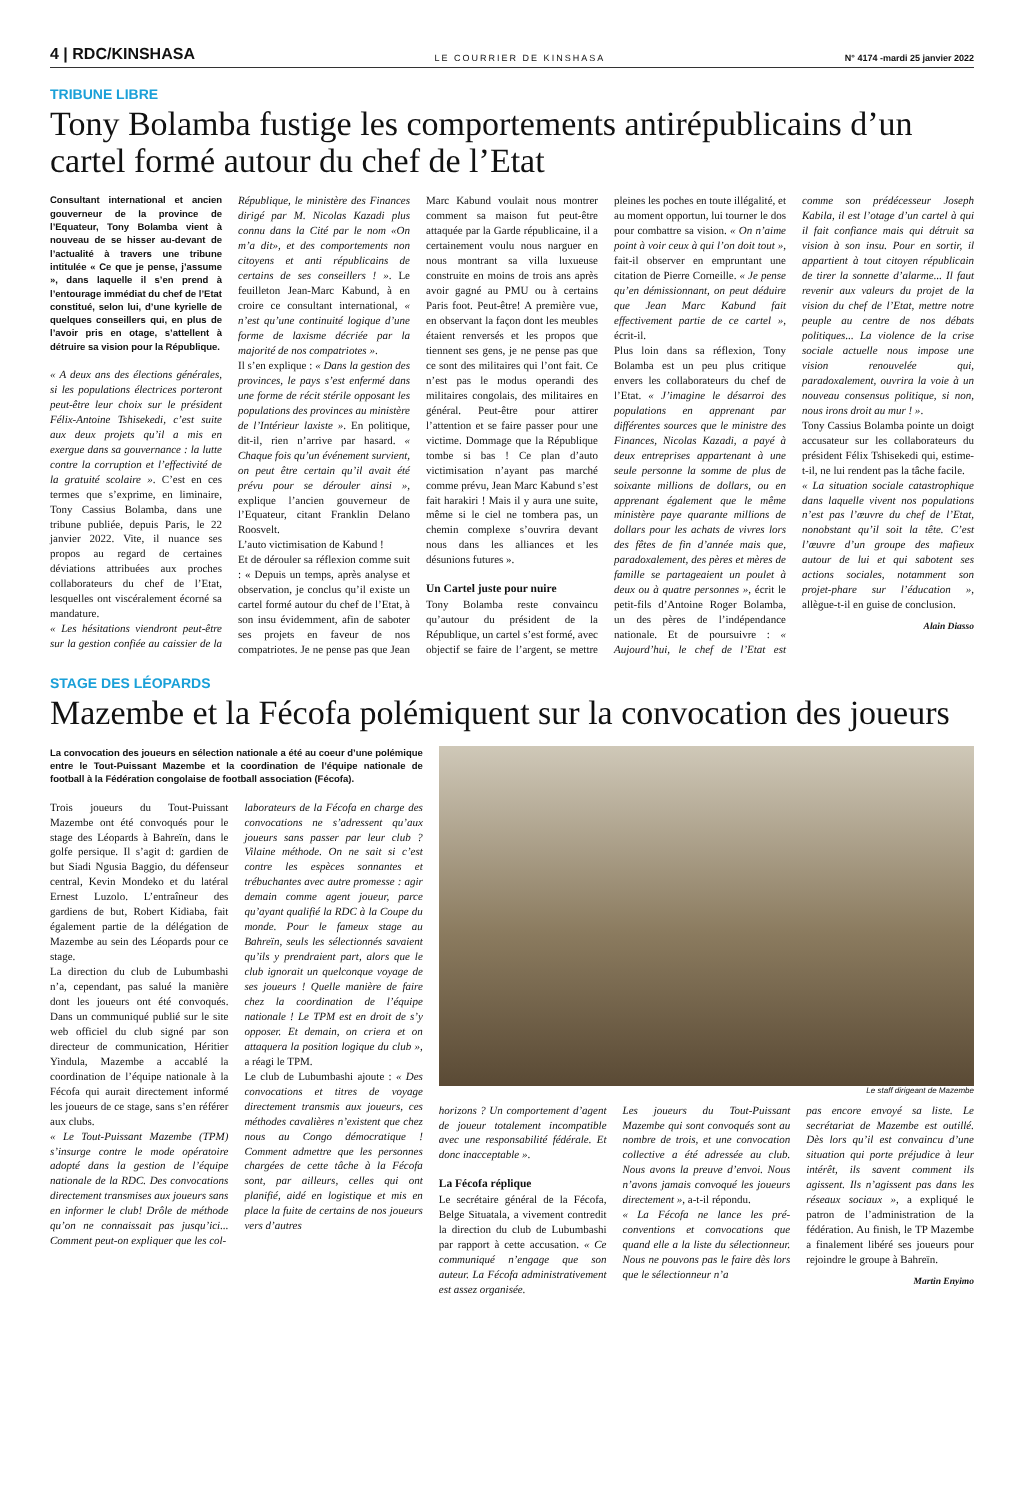4 | RDC/KINSHASA LE COURRIER DE KINSHASA N° 4174 -mardi 25 janvier 2022
TRIBUNE LIBRE
Tony Bolamba fustige les comportements antirépublicains d’un cartel formé autour du chef de l’Etat
Consultant international et ancien gouverneur de la province de l’Equateur, Tony Bolamba vient à nouveau de se hisser au-devant de l’actualité à travers une tribune intitulée « Ce que je pense, j’assume », dans laquelle il s’en prend à l’entourage immédiat du chef de l’Etat constitué, selon lui, d’une kyrielle de quelques conseillers qui, en plus de l’avoir pris en otage, s’attellent à détruire sa vision pour la République.
« A deux ans des élections générales, si les populations électrices porteront peut-être leur choix sur le président Félix-Antoine Tshisekedi, c’est suite aux deux projets qu’il a mis en exergue dans sa gouvernance : la lutte contre la corruption et l’effectivité de la gratuité scolaire ». C’est en ces termes que s’exprime, en liminaire, Tony Cassius Bolamba, dans une tribune publiée, depuis Paris, le 22 janvier 2022. Vite, il nuance ses propos au regard de certaines déviations attribuées aux proches collaborateurs du chef de l’Etat, lesquelles ont viscéralement écorné sa mandature.
« Les hésitations viendront peut-être sur la gestion confiée au caissier de la République, le ministère des Finances dirigé par M. Nicolas Kazadi plus connu dans la Cité par le nom «On m’a dit», et des comportements non citoyens et anti républicains de certains de ses conseillers ! ». Le feuilleton Jean-Marc Kabund, à en croire ce consultant international, « n’est qu’une continuité logique d’une forme de laxisme décriée par la majorité de nos compatriotes ».
Il s’en explique : « Dans la gestion des provinces, le pays s’est enfermé dans une forme de récit stérile opposant les populations des provinces au ministère de l’Intérieur laxiste ». En politique, dit-il, rien n’arrive par hasard. « Chaque fois qu’un événement survient, on peut être certain qu’il avait été prévu pour se dérouler ainsi », explique l’ancien gouverneur de l’Equateur, citant Franklin Delano Roosvelt.
L’auto victimisation de Kabund !
Et de dérouler sa réflexion comme suit : « Depuis un temps, après analyse et observation, je conclus qu’il existe un cartel formé autour du chef de l’Etat, à son insu évidemment, afin de saboter ses projets en faveur de nos compatriotes. Je ne pense pas que Jean Marc Kabund voulait nous montrer comment sa maison fut peut-être attaquée par la Garde républicaine, il a certainement voulu nous narguer en nous montrant sa villa luxueuse construite en moins de trois ans après avoir gagné au PMU ou à certains Paris foot. Peut-être! A première vue, en observant la façon dont les meubles étaient renversés et les propos que tiennent ses gens, je ne pense pas que ce sont des militaires qui l’ont fait. Ce n’est pas le modus operandi des militaires congolais, des militaires en général. Peut-être pour attirer l’attention et se faire passer pour une victime. Dommage que la République tombe si bas ! Ce plan d’auto victimisation n’ayant pas marché comme prévu, Jean Marc Kabund s’est fait harakiri ! Mais il y aura une suite, même si le ciel ne tombera pas, un chemin complexe s’ouvrira devant nous dans les alliances et les désunions futures ».
Un Cartel juste pour nuire
Tony Bolamba reste convaincu qu’autour du président de la République, un cartel s’est formé, avec objectif se faire de l’argent, se mettre pleines les poches en toute illégalité, et au moment opportun, lui tourner le dos pour combattre sa vision. « On n’aime point à voir ceux à qui l’on doit tout », fait-il observer en empruntant une citation de Pierre Corneille. « Je pense qu’en démissionnant, on peut déduire que Jean Marc Kabund fait effectivement partie de ce cartel », écrit-il.
Plus loin dans sa réflexion, Tony Bolamba est un peu plus critique envers les collaborateurs du chef de l’Etat. « J’imagine le désarroi des populations en apprenant par différentes sources que le ministre des Finances, Nicolas Kazadi, a payé à deux entreprises appartenant à une seule personne la somme de plus de soixante millions de dollars, ou en apprenant également que le même ministère paye quarante millions de dollars pour les achats de vivres lors des fêtes de fin d’année mais que, paradoxalement, des pères et mères de famille se partageaient un poulet à deux ou à quatre personnes », écrit le petit-fils d’Antoine Roger Bolamba, un des pères de l’indépendance nationale. Et de poursuivre : « Aujourd’hui, le chef de l’Etat est comme son prédécesseur Joseph Kabila, il est l’otage d’un cartel à qui il fait confiance mais qui détruit sa vision à son insu. Pour en sortir, il appartient à tout citoyen républicain de tirer la sonnette d’alarme... Il faut revenir aux valeurs du projet de la vision du chef de l’Etat, mettre notre peuple au centre de nos débats politiques... La violence de la crise sociale actuelle nous impose une vision renouvelée qui, paradoxalement, ouvrira la voie à un nouveau consensus politique, si non, nous irons droit au mur ! ».
Tony Cassius Bolamba pointe un doigt accusateur sur les collaborateurs du président Félix Tshisekedi qui, estime-t-il, ne lui rendent pas la tâche facile.
« La situation sociale catastrophique dans laquelle vivent nos populations n’est pas l’œuvre du chef de l’Etat, nonobstant qu’il soit la tête. C’est l’œuvre d’un groupe des mafieux autour de lui et qui sabotent ses actions sociales, notamment son projet-phare sur l’éducation », allègue-t-il en guise de conclusion.
Alain Diasso
STAGE DES LÉOPARDS
Mazembe et la Fécofa polémiquent sur la convocation des joueurs
La convocation des joueurs en sélection nationale a été au coeur d’une polémique entre le Tout-Puissant Mazembe et la coordination de l’équipe nationale de football à la Fédération congolaise de football association (Fécofa).
Trois joueurs du Tout-Puissant Mazembe ont été convoqués pour le stage des Léopards à Bahreïn, dans le golfe persique. Il s’agit d: gardien de but Siadi Ngusia Baggio, du défenseur central, Kevin Mondeko et du latéral Ernest Luzolo. L’entraîneur des gardiens de but, Robert Kidiaba, fait également partie de la délégation de Mazembe au sein des Léopards pour ce stage.
La direction du club de Lubumbashi n’a, cependant, pas salué la manière dont les joueurs ont été convoqués. Dans un communiqué publié sur le site web officiel du club signé par son directeur de communication, Héritier Yindula, Mazembe a accablé la coordination de l’équipe nationale à la Fécofa qui aurait directement informé les joueurs de ce stage, sans s’en référer aux clubs.
« Le Tout-Puissant Mazembe (TPM) s’insurge contre le mode opératoire adopté dans la gestion de l’équipe nationale de la RDC. Des convocations directement transmises aux joueurs sans en informer le club! Drôle de méthode qu’on ne connaissait pas jusqu’ici... Comment peut-on expliquer que les col-
laborateurs de la Fécofa en charge des convocations ne s’adressent qu’aux joueurs sans passer par leur club ? Vilaine méthode. On ne sait si c’est contre les espèces sonnantes et trébuchantes avec autre promesse : agir demain comme agent joueur, parce qu’ayant qualifié la RDC à la Coupe du monde. Pour le fameux stage au Bahreïn, seuls les sélectionnés savaient qu’ils y prendraient part, alors que le club ignorait un quelconque voyage de ses joueurs ! Quelle manière de faire chez la coordination de l’équipe nationale ! Le TPM est en droit de s’y opposer. Et demain, on criera et on attaquera la position logique du club », a réagi le TPM.
Le club de Lubumbashi ajoute : « Des convocations et titres de voyage directement transmis aux joueurs, ces méthodes cavalières n’existent que chez nous au Congo démocratique ! Comment admettre que les personnes chargées de cette tâche à la Fécofa sont, par ailleurs, celles qui ont planifié, aidé en logistique et mis en place la fuite de certains de nos joueurs vers d’autres
Le staff dirigeant de Mazembe
horizons ? Un comportement d’agent de joueur totalement incompatible avec une responsabilité fédérale. Et donc inacceptable ».
La Fécofa réplique
Le secrétaire général de la Fécofa, Belge Situatala, a vivement contredit la direction du club de Lubumbashi par rapport à cette accusation. « Ce communiqué n’engage que son auteur. La Fécofa administrativement est assez organisée.
Les joueurs du Tout-Puissant Mazembe qui sont convoqués sont au nombre de trois, et une convocation collective a été adressée au club. Nous avons la preuve d’envoi. Nous n’avons jamais convoqué les joueurs directement », a-t-il répondu.
« La Fécofa ne lance les pré-conventions et convocations que quand elle a la liste du sélectionneur. Nous ne pouvons pas le faire dès lors que le sélectionneur n’a
pas encore envoyé sa liste. Le secrétariat de Mazembe est outillé. Dès lors qu’il est convaincu d’une situation qui porte préjudice à leur intérêt, ils savent comment ils agissent. Ils n’agissent pas dans les réseaux sociaux », a expliqué le patron de l’administration de la fédération. Au finish, le TP Mazembe a finalement libéré ses joueurs pour rejoindre le groupe à Bahreïn.
Martin Enyimo